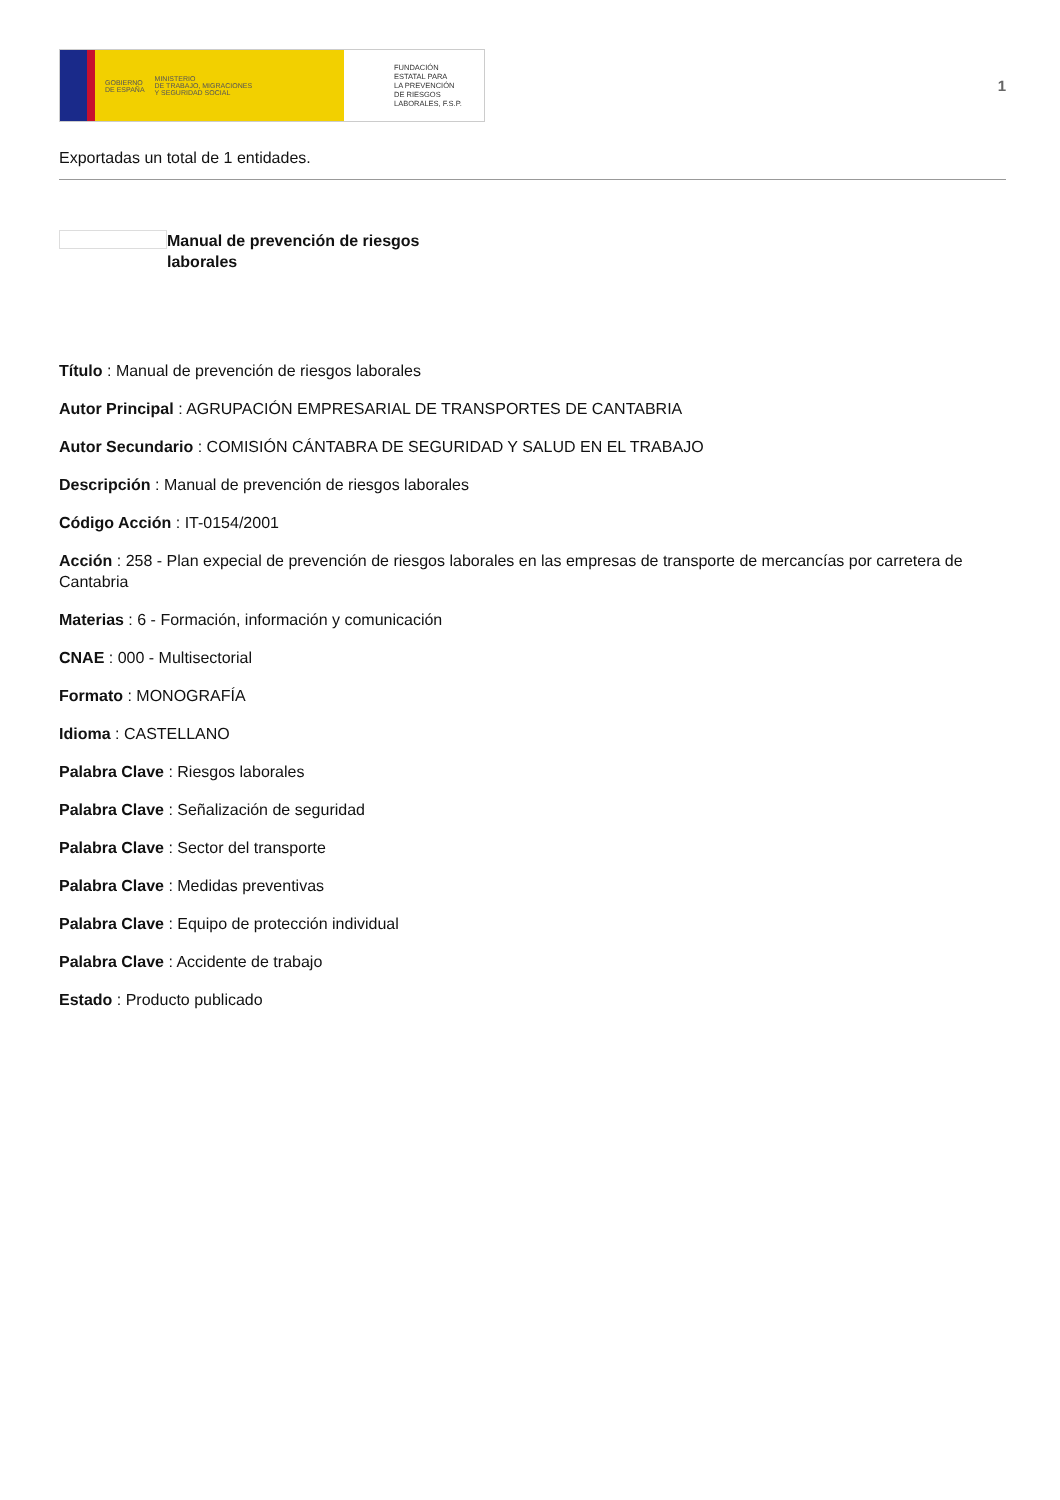GOBIERNO
DE ESPAÑA MINISTERIO
DE TRABAJO, MIGRACIONES
Y SEGURIDAD SOCIAL
FUNDACIÓN
ESTATAL PARA
LA PREVENCIÓN
DE RIESGOS
LABORALES, F.S.P.
1
Exportadas un total de 1 entidades.
Manual de prevención de riesgos laborales
Título : Manual de prevención de riesgos laborales
Autor Principal : AGRUPACIÓN EMPRESARIAL DE TRANSPORTES DE CANTABRIA
Autor Secundario : COMISIÓN CÁNTABRA DE SEGURIDAD Y SALUD EN EL TRABAJO
Descripción : Manual de prevención de riesgos laborales
Código Acción : IT-0154/2001
Acción : 258 - Plan expecial de prevención de riesgos laborales en las empresas de transporte de mercancías por carretera de Cantabria
Materias : 6 - Formación, información y comunicación
CNAE : 000 - Multisectorial
Formato : MONOGRAFÍA
Idioma : CASTELLANO
Palabra Clave : Riesgos laborales
Palabra Clave : Señalización de seguridad
Palabra Clave : Sector del transporte
Palabra Clave : Medidas preventivas
Palabra Clave : Equipo de protección individual
Palabra Clave : Accidente de trabajo
Estado : Producto publicado